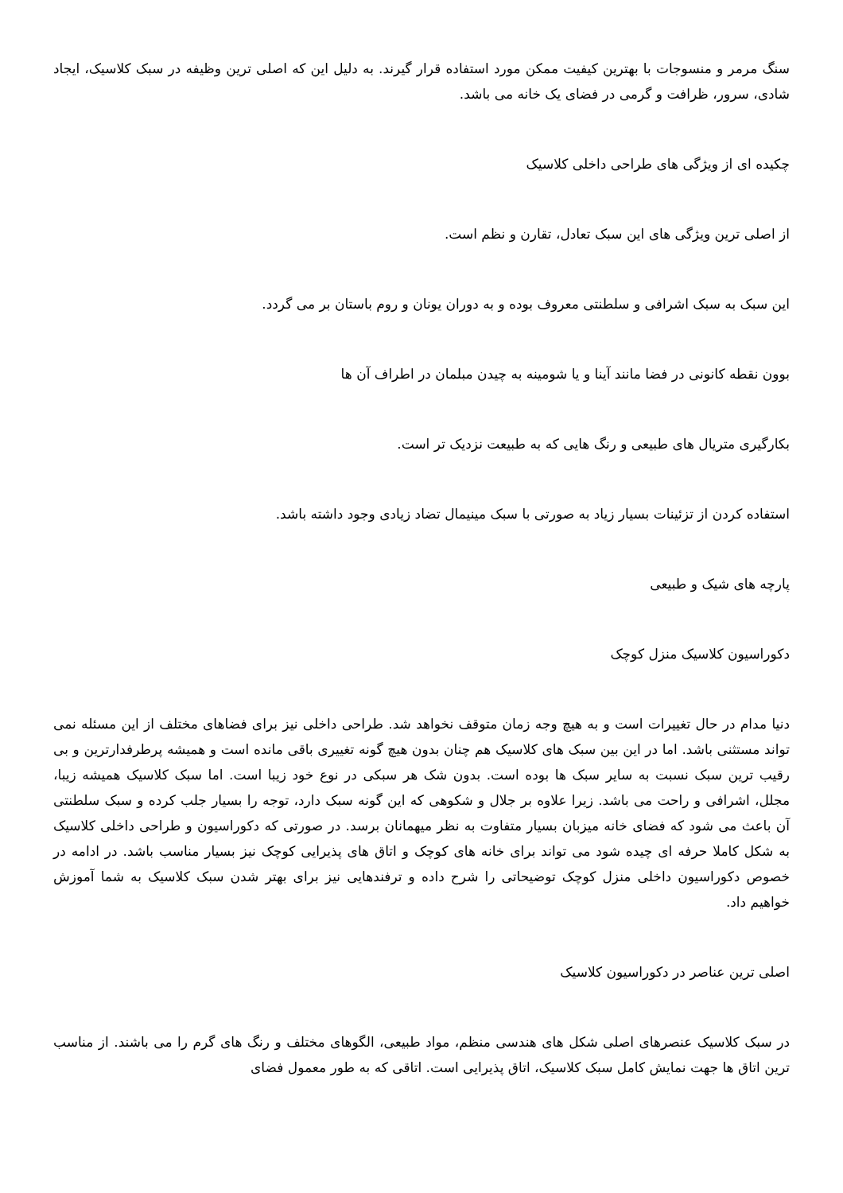سنگ مرمر و منسوجات با بهترین کیفیت ممکن مورد استفاده قرار گیرند. به دلیل این که اصلی ترین وظیفه در سبک کلاسیک، ایجاد شادی، سرور، ظرافت و گرمی در فضای یک خانه می باشد.
چکیده ای از ویژگی های طراحی داخلی کلاسیک
از اصلی ترین ویژگی های این سبک تعادل، تقارن و نظم است.
این سبک به سبک اشرافی و سلطنتی معروف بوده و به دوران یونان و روم باستان بر می گردد.
بوون نقطه کانونی در فضا مانند آینا و یا شومینه به چیدن مبلمان در اطراف آن ها
بکارگیری متریال های طبیعی و رنگ هایی که به طبیعت نزدیک تر است.
استفاده کردن از تزئینات بسیار زیاد به صورتی با سبک مینیمال تضاد زیادی وجود داشته باشد.
پارچه های شیک و طبیعی
دکوراسیون کلاسیک منزل کوچک
دنیا مدام در حال تغییرات است و به هیچ وجه زمان متوقف نخواهد شد. طراحی داخلی نیز برای فضاهای مختلف از این مسئله نمی تواند مستثنی باشد. اما در این بین سبک های کلاسیک هم چنان بدون هیچ گونه تغییری باقی مانده است و همیشه پرطرفدارترین و بی رقیب ترین سبک نسبت به سایر سبک ها بوده است. بدون شک هر سبکی در نوع خود زیبا است. اما سبک کلاسیک همیشه زیبا، مجلل، اشرافی و راحت می باشد. زیرا علاوه بر جلال و شکوهی که این گونه سبک دارد، توجه را بسیار جلب کرده و سبک سلطنتی آن باعث می شود که فضای خانه میزبان بسیار متفاوت به نظر میهمانان برسد. در صورتی که دکوراسیون و طراحی داخلی کلاسیک به شکل کاملا حرفه ای چیده شود می تواند برای خانه های کوچک و اتاق های پذیرایی کوچک نیز بسیار مناسب باشد. در ادامه در خصوص دکوراسیون داخلی منزل کوچک توضیحاتی را شرح داده و ترفندهایی نیز برای بهتر شدن سبک کلاسیک به شما آموزش خواهیم داد.
اصلی ترین عناصر در دکوراسیون کلاسیک
در سبک کلاسیک عنصرهای اصلی شکل های هندسی منظم، مواد طبیعی، الگوهای مختلف و رنگ های گرم را می باشند. از مناسب ترین اتاق ها جهت نمایش کامل سبک کلاسیک، اتاق پذیرایی است. اتاقی که به طور معمول فضای